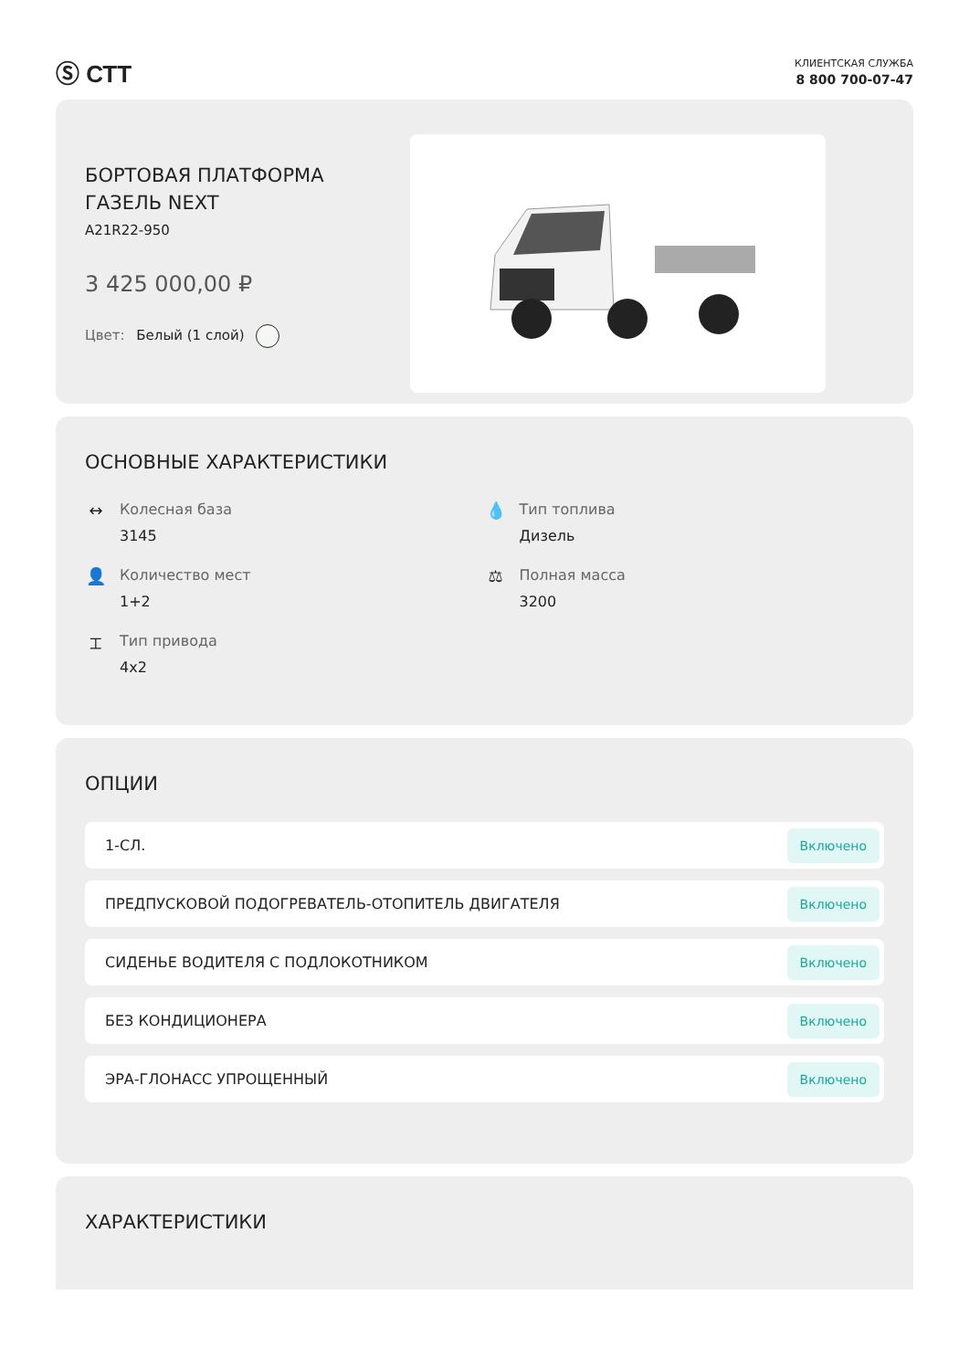Ⓢ СТТ
КЛИЕНТСКАЯ СЛУЖБА
8 800 700-07-47
БОРТОВАЯ ПЛАТФОРМА
ГАЗЕЛЬ NEXT
A21R22-950
3 425 000,00 ₽
Цвет: Белый (1 слой)
ОСНОВНЫЕ ХАРАКТЕРИСТИКИ
↔ Колесная база
3145
💧 Тип топлива
Дизель
👤 Количество мест
1+2
⚖ Полная масса
3200
⌶ Тип привода
4x2
ОПЦИИ
1-СЛ. Включено
ПРЕДПУСКОВОЙ ПОДОГРЕВАТЕЛЬ-ОТОПИТЕЛЬ ДВИГАТЕЛЯ Включено
СИДЕНЬЕ ВОДИТЕЛЯ С ПОДЛОКОТНИКОМ Включено
БЕЗ КОНДИЦИОНЕРА Включено
ЭРА-ГЛОНАСС УПРОЩЕННЫЙ Включено
ХАРАКТЕРИСТИКИ